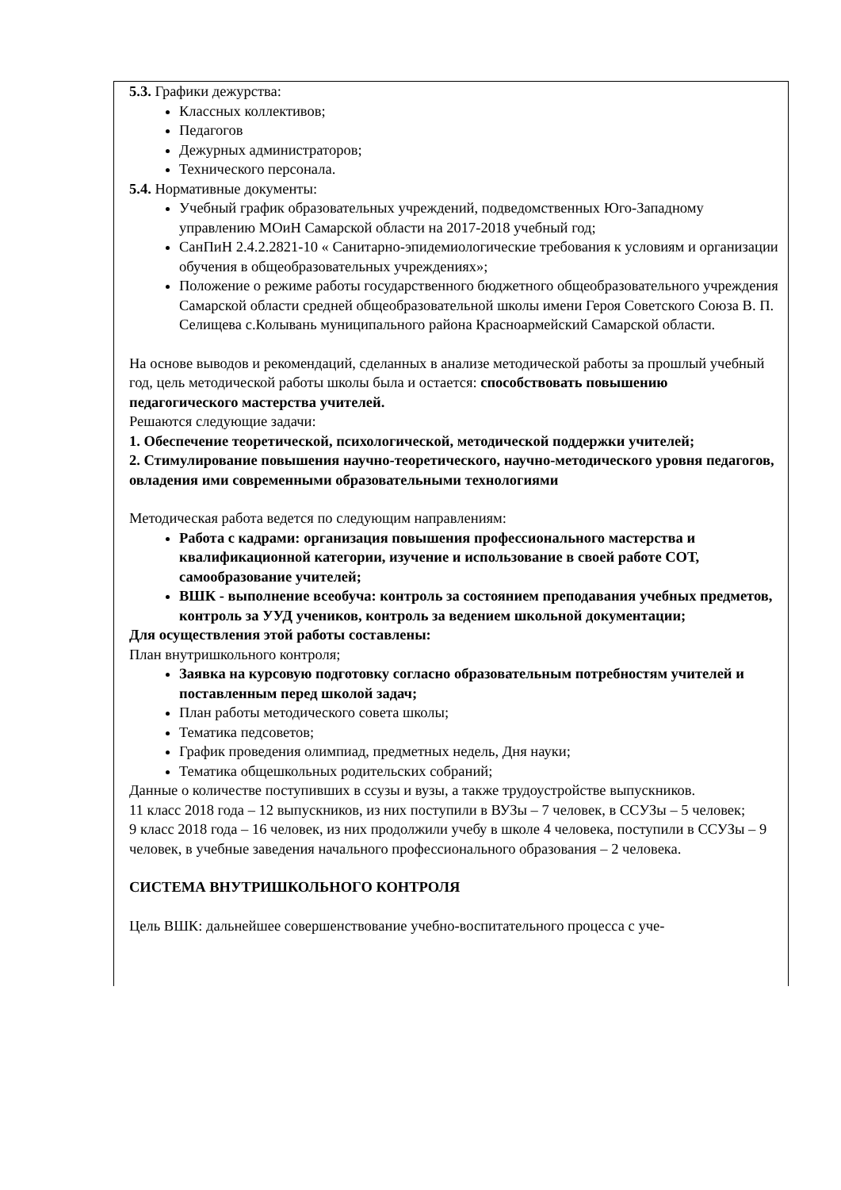5.3. Графики дежурства:
Классных коллективов;
Педагогов
Дежурных администраторов;
Технического персонала.
5.4. Нормативные документы:
Учебный график образовательных учреждений, подведомственных Юго-Западному управлению МОиН Самарской области на 2017-2018 учебный год;
СанПиН 2.4.2.2821-10 « Санитарно-эпидемиологические требования к условиям и организации обучения в общеобразовательных учреждениях»;
Положение о режиме работы государственного бюджетного общеобразовательного учреждения Самарской области средней общеобразовательной школы имени Героя Советского Союза В. П. Селищева с.Колывань муниципального района Красноармейский Самарской области.
На основе выводов и рекомендаций, сделанных в анализе методической работы за прошлый учебный год, цель методической работы школы была и остается: способствовать повышению педагогического мастерства учителей.
Решаются следующие задачи:
1. Обеспечение теоретической, психологической, методической поддержки учителей;
2. Стимулирование повышения научно-теоретического, научно-методического уровня педагогов, овладения ими современными образовательными технологиями
Методическая работа ведется по следующим направлениям:
Работа с кадрами: организация повышения профессионального мастерства и квалификационной категории, изучение и использование в своей работе СОТ, самообразование учителей;
ВШК - выполнение всеобуча: контроль за состоянием преподавания учебных предметов, контроль за УУД учеников, контроль за ведением школьной документации;
Для осуществления этой работы составлены:
План внутришкольного контроля;
Заявка на курсовую подготовку согласно образовательным потребностям учителей и поставленным перед школой задач;
План работы методического совета школы;
Тематика педсоветов;
График проведения олимпиад, предметных недель, Дня науки;
Тематика общешкольных родительских собраний;
Данные о количестве поступивших в ссузы и вузы, а также трудоустройстве выпускников.
11 класс 2018 года – 12 выпускников, из них поступили в ВУЗы – 7 человек, в ССУЗы – 5 человек;
9 класс 2018 года – 16 человек, из них продолжили учебу в школе 4 человека, поступили в ССУЗы – 9 человек, в учебные заведения начального профессионального образования – 2 человека.
СИСТЕМА ВНУТРИШКОЛЬНОГО КОНТРОЛЯ
Цель ВШК: дальнейшее совершенствование учебно-воспитательного процесса с уче-